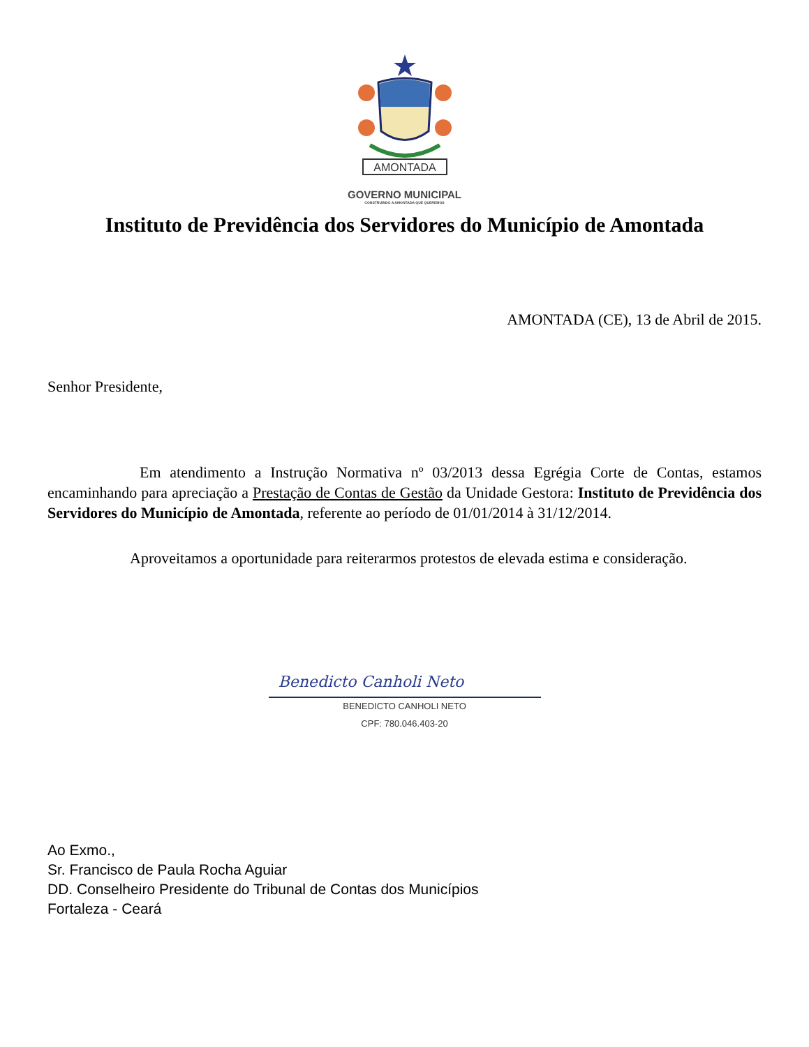AMONTADA
GOVERNO MUNICIPAL
CONSTRUINDO A AMONTADA QUE QUEREMOS
Instituto de Previdência dos Servidores do Município de Amontada
AMONTADA (CE), 13 de Abril de 2015.
Senhor Presidente,
Em atendimento a Instrução Normativa nº 03/2013 dessa Egrégia Corte de Contas, estamos encaminhando para apreciação a Prestação de Contas de Gestão da Unidade Gestora: Instituto de Previdência dos Servidores do Município de Amontada, referente ao período de 01/01/2014 à 31/12/2014.
Aproveitamos a oportunidade para reiterarmos protestos de elevada estima e consideração.
Benedicto Canholi Neto
BENEDICTO CANHOLI NETO
CPF: 780.046.403-20
Ao Exmo.,
Sr. Francisco de Paula Rocha Aguiar
DD. Conselheiro Presidente do Tribunal de Contas dos Municípios
Fortaleza - Ceará